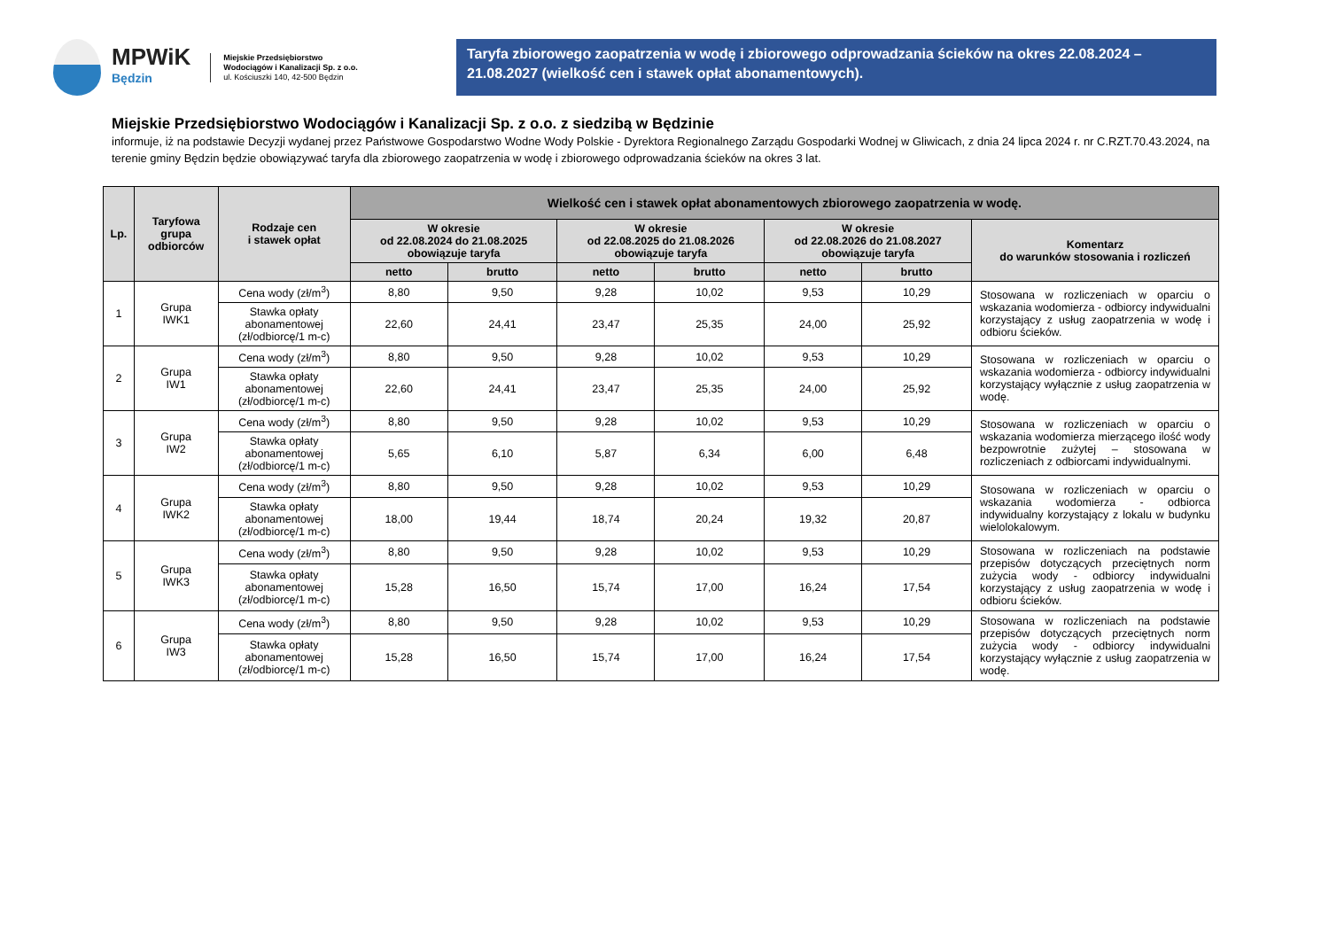MPWiK
Będzin
Miejskie Przedsiębiorstwo
Wodociągów i Kanalizacji Sp. z o.o.
ul. Kościuszki 140, 42-500 Będzin
Taryfa zbiorowego zaopatrzenia w wodę i zbiorowego odprowadzania ścieków na okres 22.08.2024 – 21.08.2027 (wielkość cen i stawek opłat abonamentowych).
Miejskie Przedsiębiorstwo Wodociągów i Kanalizacji Sp. z o.o. z siedzibą w Będzinie
informuje, iż na podstawie Decyzji wydanej przez Państwowe Gospodarstwo Wodne Wody Polskie - Dyrektora Regionalnego Zarządu Gospodarki Wodnej w Gliwicach, z dnia 24 lipca 2024 r. nr C.RZT.70.43.2024, na terenie gminy Będzin będzie obowiązywać taryfa dla zbiorowego zaopatrzenia w wodę i zbiorowego odprowadzania ścieków na okres 3 lat.
| Lp. | Taryfowa grupa odbiorców | Rodzaje cen i stawek opłat | Wielkość cen i stawek opłat abonamentowych zbiorowego zaopatrzenia w wodę. | | | | | | |
| --- | --- | --- | --- | --- | --- | --- | --- | --- | --- |
| | | | W okresie od 22.08.2024 do 21.08.2025 obowiązuje taryfa | | W okresie od 22.08.2025 do 21.08.2026 obowiązuje taryfa | | W okresie od 22.08.2026 do 21.08.2027 obowiązuje taryfa | | Komentarz do warunków stosowania i rozliczeń |
| | | | netto | brutto | netto | brutto | netto | brutto | |
| 1 | Grupa IWK1 | Cena wody (zł/m<sup>3</sup>) | 8,80 | 9,50 | 9,28 | 10,02 | 9,53 | 10,29 | Stosowana w rozliczeniach w oparciu o wskazania wodomierza - odbiorcy indywidualni korzystający z usług zaopatrzenia w wodę i odbioru ścieków. |
| | | Stawka opłaty abonamentowej (zł/odbiorcę/1 m-c) | 22,60 | 24,41 | 23,47 | 25,35 | 24,00 | 25,92 | |
| 2 | Grupa IW1 | Cena wody (zł/m<sup>3</sup>) | 8,80 | 9,50 | 9,28 | 10,02 | 9,53 | 10,29 | Stosowana w rozliczeniach w oparciu o wskazania wodomierza - odbiorcy indywidualni korzystający wyłącznie z usług zaopatrzenia w wodę. |
| | | Stawka opłaty abonamentowej (zł/odbiorcę/1 m-c) | 22,60 | 24,41 | 23,47 | 25,35 | 24,00 | 25,92 | |
| 3 | Grupa IW2 | Cena wody (zł/m<sup>3</sup>) | 8,80 | 9,50 | 9,28 | 10,02 | 9,53 | 10,29 | Stosowana w rozliczeniach w oparciu o wskazania wodomierza mierzącego ilość wody bezpowrotnie zużytej – stosowana w rozliczeniach z odbiorcami indywidualnymi. |
| | | Stawka opłaty abonamentowej (zł/odbiorcę/1 m-c) | 5,65 | 6,10 | 5,87 | 6,34 | 6,00 | 6,48 | |
| 4 | Grupa IWK2 | Cena wody (zł/m<sup>3</sup>) | 8,80 | 9,50 | 9,28 | 10,02 | 9,53 | 10,29 | Stosowana w rozliczeniach w oparciu o wskazania wodomierza - odbiorca indywidualny korzystający z lokalu w budynku wielolokalowym. |
| | | Stawka opłaty abonamentowej (zł/odbiorcę/1 m-c) | 18,00 | 19,44 | 18,74 | 20,24 | 19,32 | 20,87 | |
| 5 | Grupa IWK3 | Cena wody (zł/m<sup>3</sup>) | 8,80 | 9,50 | 9,28 | 10,02 | 9,53 | 10,29 | Stosowana w rozliczeniach na podstawie przepisów dotyczących przeciętnych norm zużycia wody - odbiorcy indywidualni korzystający z usług zaopatrzenia w wodę i odbioru ścieków. |
| | | Stawka opłaty abonamentowej (zł/odbiorcę/1 m-c) | 15,28 | 16,50 | 15,74 | 17,00 | 16,24 | 17,54 | |
| 6 | Grupa IW3 | Cena wody (zł/m<sup>3</sup>) | 8,80 | 9,50 | 9,28 | 10,02 | 9,53 | 10,29 | Stosowana w rozliczeniach na podstawie przepisów dotyczących przeciętnych norm zużycia wody - odbiorcy indywidualni korzystający wyłącznie z usług zaopatrzenia w wodę. |
| | | Stawka opłaty abonamentowej (zł/odbiorcę/1 m-c) | 15,28 | 16,50 | 15,74 | 17,00 | 16,24 | 17,54 | |